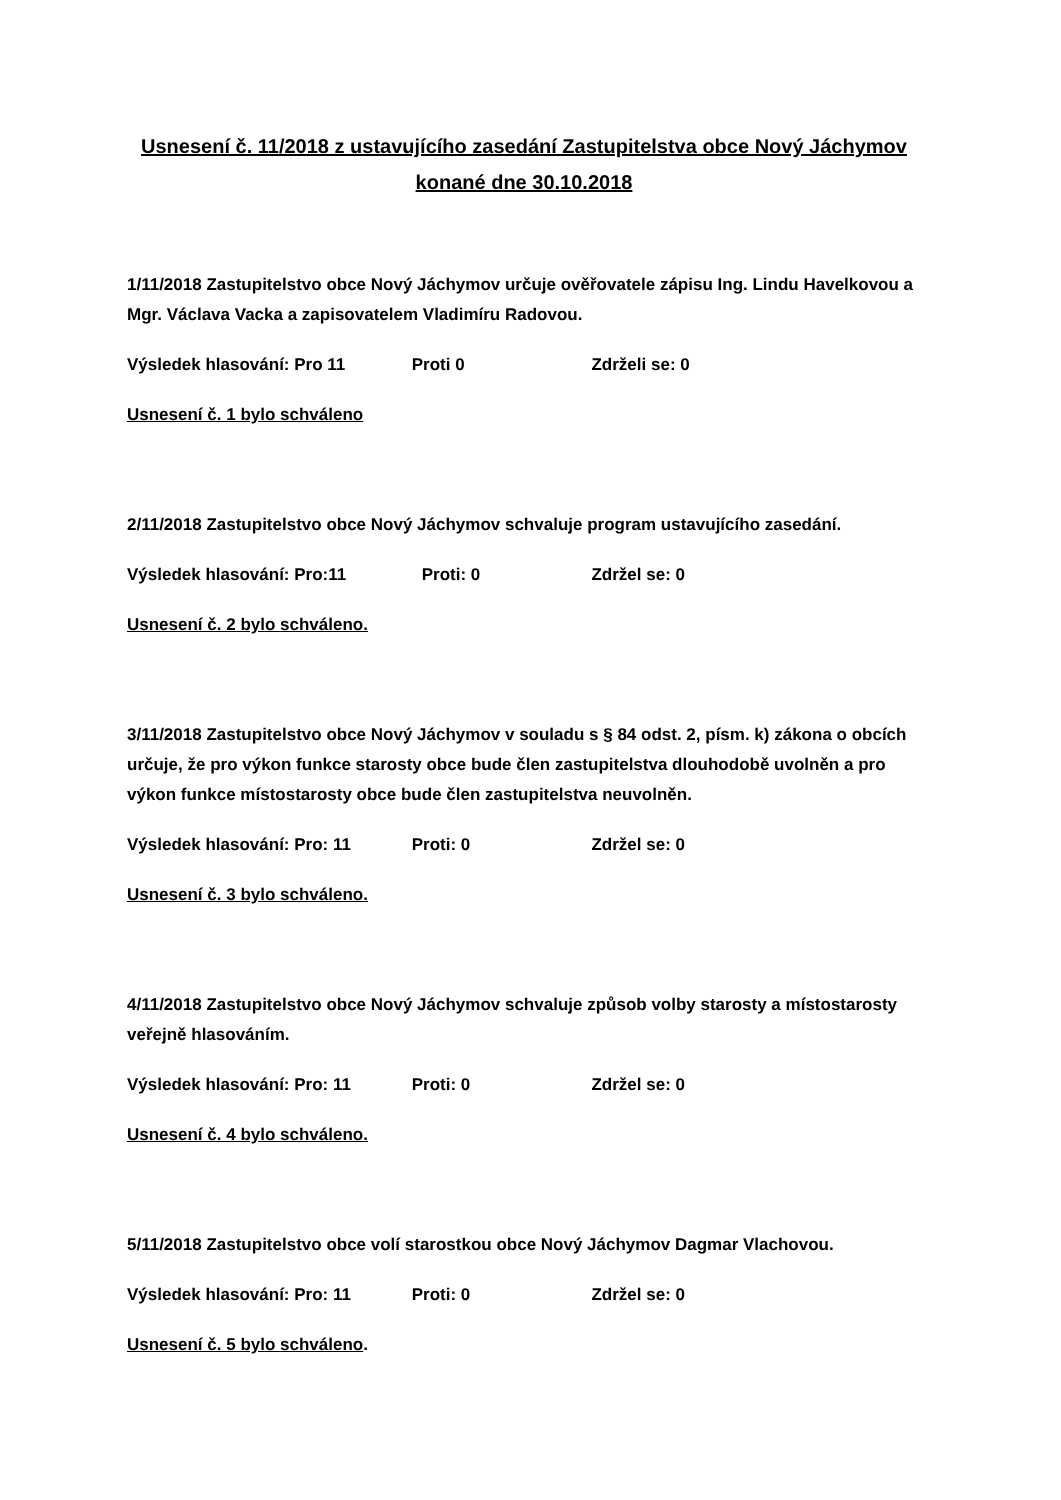Usnesení č. 11/2018 z ustavujícího zasedání Zastupitelstva obce Nový Jáchymov konané dne 30.10.2018
1/11/2018 Zastupitelstvo obce Nový Jáchymov určuje ověřovatele zápisu Ing. Lindu Havelkovou a Mgr. Václava Vacka a zapisovatelem Vladimíru Radovou.
Výsledek hlasování: Pro 11 Proti 0 Zdrželi se: 0
Usnesení č. 1 bylo schváleno
2/11/2018 Zastupitelstvo obce Nový Jáchymov schvaluje program ustavujícího zasedání.
Výsledek hlasování: Pro:11 Proti: 0 Zdržel se: 0
Usnesení č. 2 bylo schváleno.
3/11/2018 Zastupitelstvo obce Nový Jáchymov v souladu s § 84 odst. 2, písm. k) zákona o obcích určuje, že pro výkon funkce starosty obce bude člen zastupitelstva dlouhodobě uvolněn a pro výkon funkce místostarosty obce bude člen zastupitelstva neuvolněn.
Výsledek hlasování: Pro: 11 Proti: 0 Zdržel se: 0
Usnesení č. 3 bylo schváleno.
4/11/2018 Zastupitelstvo obce Nový Jáchymov schvaluje způsob volby starosty a místostarosty veřejně hlasováním.
Výsledek hlasování: Pro: 11 Proti: 0 Zdržel se: 0
Usnesení č. 4 bylo schváleno.
5/11/2018 Zastupitelstvo obce volí starostkou obce Nový Jáchymov Dagmar Vlachovou.
Výsledek hlasování: Pro: 11 Proti: 0 Zdržel se: 0
Usnesení č. 5 bylo schváleno.